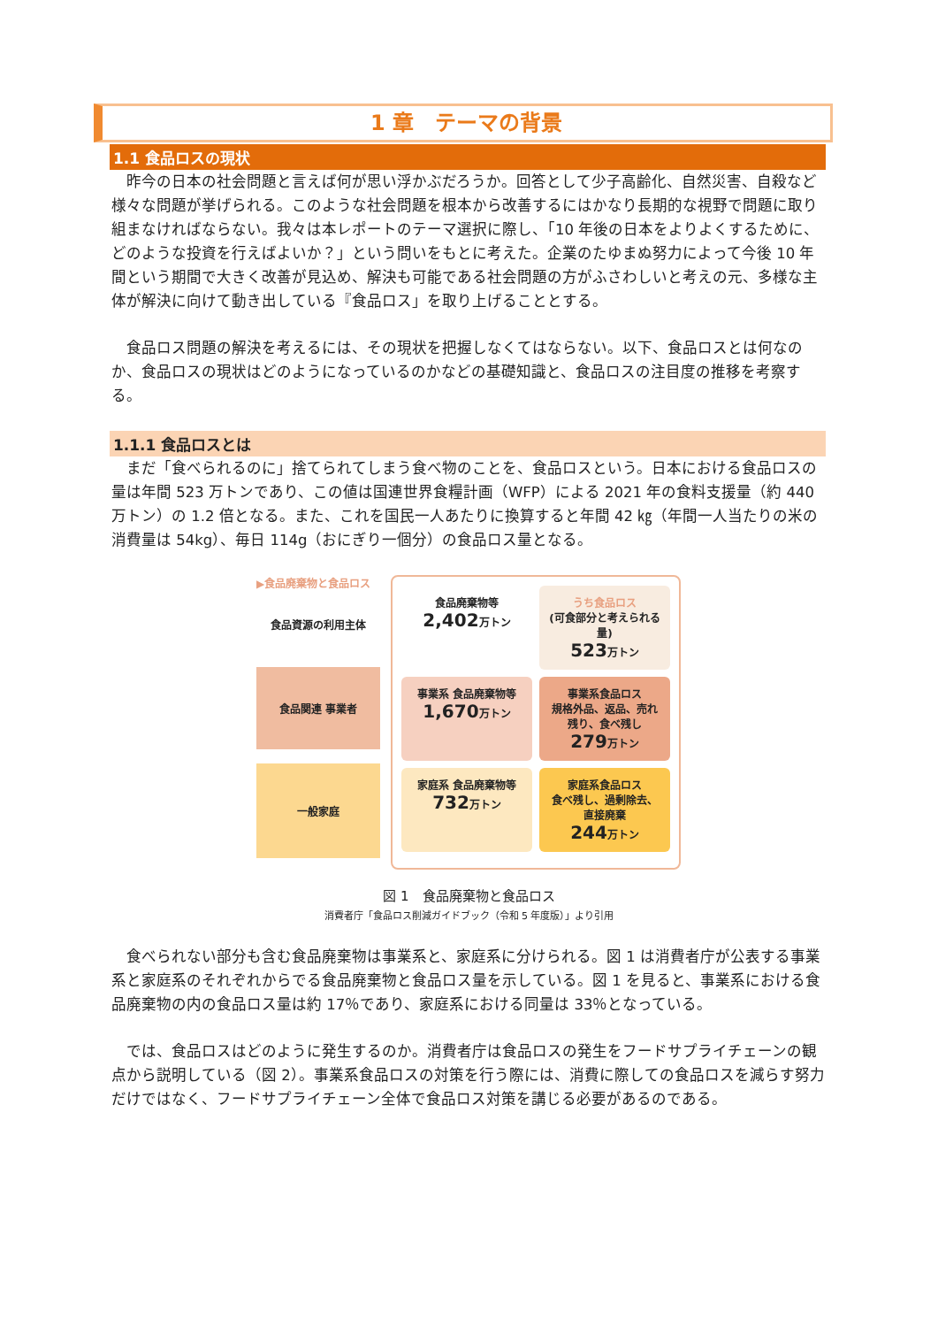1 章　テーマの背景
1.1 食品ロスの現状
　昨今の日本の社会問題と言えば何が思い浮かぶだろうか。回答として少子高齢化、自然災害、自殺など様々な問題が挙げられる。このような社会問題を根本から改善するにはかなり長期的な視野で問題に取り組まなければならない。我々は本レポートのテーマ選択に際し、「10 年後の日本をよりよくするために、どのような投資を行えばよいか？」という問いをもとに考えた。企業のたゆまぬ努力によって今後 10 年間という期間で大きく改善が見込め、解決も可能である社会問題の方がふさわしいと考えの元、多様な主体が解決に向けて動き出している『食品ロス」を取り上げることとする。
　食品ロス問題の解決を考えるには、その現状を把握しなくてはならない。以下、食品ロスとは何なのか、食品ロスの現状はどのようになっているのかなどの基礎知識と、食品ロスの注目度の推移を考察する。
1.1.1 食品ロスとは
　まだ「食べられるのに」捨てられてしまう食べ物のことを、食品ロスという。日本における食品ロスの量は年間 523 万トンであり、この値は国連世界食糧計画（WFP）による 2021 年の食料支援量（約 440 万トン）の 1.2 倍となる。また、これを国民一人あたりに換算すると年間 42 ㎏（年間一人当たりの米の消費量は 54kg）、毎日 114g（おにぎり一個分）の食品ロス量となる。
▶食品廃棄物と食品ロス
食品資源の利用主体
食品関連 事業者
一般家庭
食品廃棄物等
2,402万トン
うち食品ロス
(可食部分と考えられる量)
523万トン
事業系 食品廃棄物等
1,670万トン
事業系食品ロス
規格外品、返品、売れ残り、食べ残し
279万トン
家庭系 食品廃棄物等
732万トン
家庭系食品ロス
食べ残し、過剰除去、直接廃棄
244万トン
図 1　食品廃棄物と食品ロス
消費者庁「食品ロス削減ガイドブック（令和 5 年度版）」より引用
　食べられない部分も含む食品廃棄物は事業系と、家庭系に分けられる。図 1 は消費者庁が公表する事業系と家庭系のそれぞれからでる食品廃棄物と食品ロス量を示している。図 1 を見ると、事業系における食品廃棄物の内の食品ロス量は約 17％であり、家庭系における同量は 33％となっている。
　では、食品ロスはどのように発生するのか。消費者庁は食品ロスの発生をフードサプライチェーンの観点から説明している（図 2）。事業系食品ロスの対策を行う際には、消費に際しての食品ロスを減らす努力だけではなく、フードサプライチェーン全体で食品ロス対策を講じる必要があるのである。